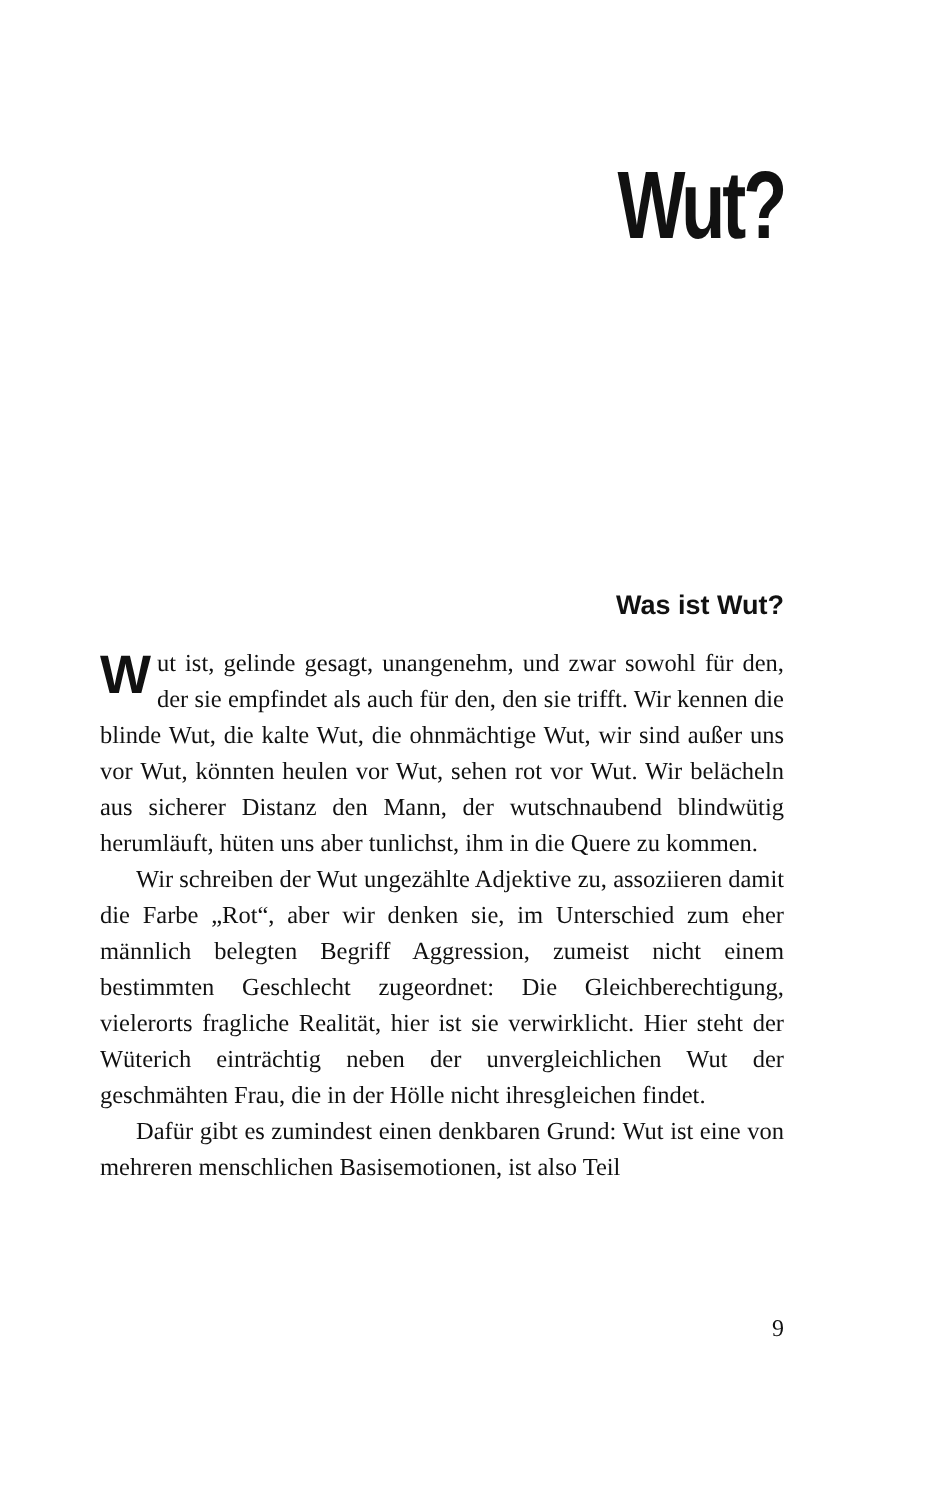Wut?
Was ist Wut?
Wut ist, gelinde gesagt, unangenehm, und zwar sowohl für den, der sie empfindet als auch für den, den sie trifft. Wir kennen die blinde Wut, die kalte Wut, die ohnmächtige Wut, wir sind außer uns vor Wut, könnten heulen vor Wut, sehen rot vor Wut. Wir belächeln aus sicherer Distanz den Mann, der wutschnaubend blindwütig herumläuft, hüten uns aber tunlichst, ihm in die Quere zu kommen.
Wir schreiben der Wut ungezählte Adjektive zu, assoziieren damit die Farbe „Rot“, aber wir denken sie, im Unterschied zum eher männlich belegten Begriff Aggression, zumeist nicht einem bestimmten Geschlecht zugeordnet: Die Gleichberechtigung, vielerorts fragliche Realität, hier ist sie verwirklicht. Hier steht der Wüterich einträchtig neben der unvergleichlichen Wut der geschmähten Frau, die in der Hölle nicht ihresgleichen findet.
Dafür gibt es zumindest einen denkbaren Grund: Wut ist eine von mehreren menschlichen Basisemotionen, ist also Teil
9